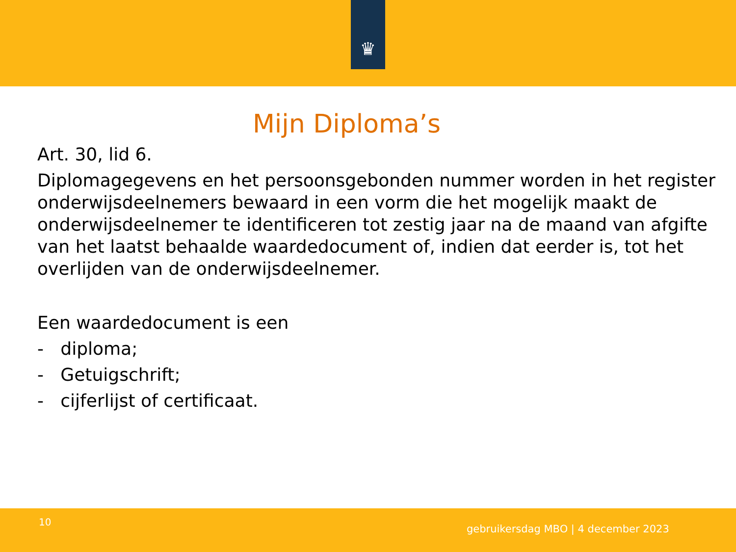♛
Mijn Diploma’s
Art. 30, lid 6.
Diplomagegevens en het persoonsgebonden nummer worden in het register onderwijsdeelnemers bewaard in een vorm die het mogelijk maakt de onderwijsdeelnemer te identificeren tot zestig jaar na de maand van afgifte van het laatst behaalde waardedocument of, indien dat eerder is, tot het overlijden van de onderwijsdeelnemer.
Een waardedocument is een
- diploma;
- Getuigschrift;
- cijferlijst of certificaat.
10
gebruikersdag MBO | 4 december 2023